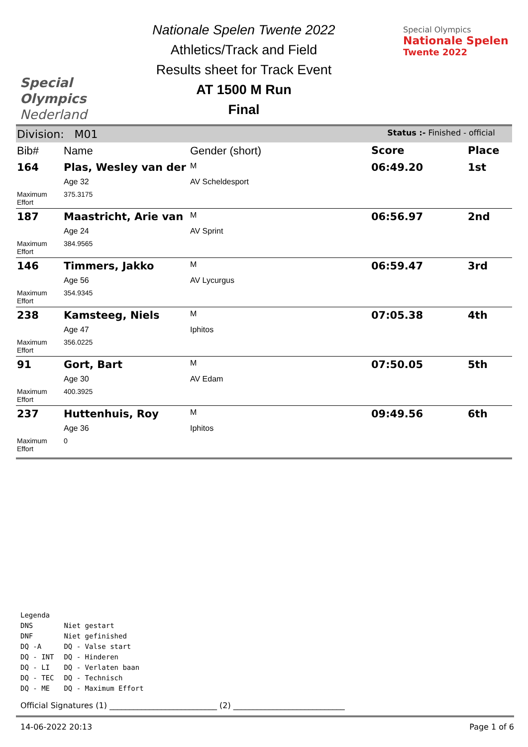Special
Olympics
Nederland
Nationale Spelen Twente 2022
Athletics/Track and Field
Results sheet for Track Event
AT 1500 M Run
Final
Special Olympics
Nationale Spelen
Twente 2022
| Division: M01 | | | Status :- Finished - official | |
| Bib# | Name | Gender (short) | Score | Place |
| 164 | Plas, Wesley van der | M | 06:49.20 | 1st |
| | Age 32 | AV Scheldesport | | |
| Maximum Effort | 375.3175 | | | |
| 187 | Maastricht, Arie van | M | 06:56.97 | 2nd |
| | Age 24 | AV Sprint | | |
| Maximum Effort | 384.9565 | | | |
| 146 | Timmers, Jakko | M | 06:59.47 | 3rd |
| | Age 56 | AV Lycurgus | | |
| Maximum Effort | 354.9345 | | | |
| 238 | Kamsteeg, Niels | M | 07:05.38 | 4th |
| | Age 47 | Iphitos | | |
| Maximum Effort | 356.0225 | | | |
| 91 | Gort, Bart | M | 07:50.05 | 5th |
| | Age 30 | AV Edam | | |
| Maximum Effort | 400.3925 | | | |
| 237 | Huttenhuis, Roy | M | 09:49.56 | 6th |
| | Age 36 | Iphitos | | |
| Maximum Effort | 0 | | | |
Legenda
| DNS | Niet gestart |
| DNF | Niet gefinished |
| DQ -A | DQ - Valse start |
| DQ - INT | DQ - Hinderen |
| DQ - LI | DQ - Verlaten baan |
| DQ - TEC | DQ - Technisch |
| DQ - ME | DQ - Maximum Effort |
Official Signatures (1) ___________________________ (2) ____________________________
14-06-2022 20:13 Page 1 of 6